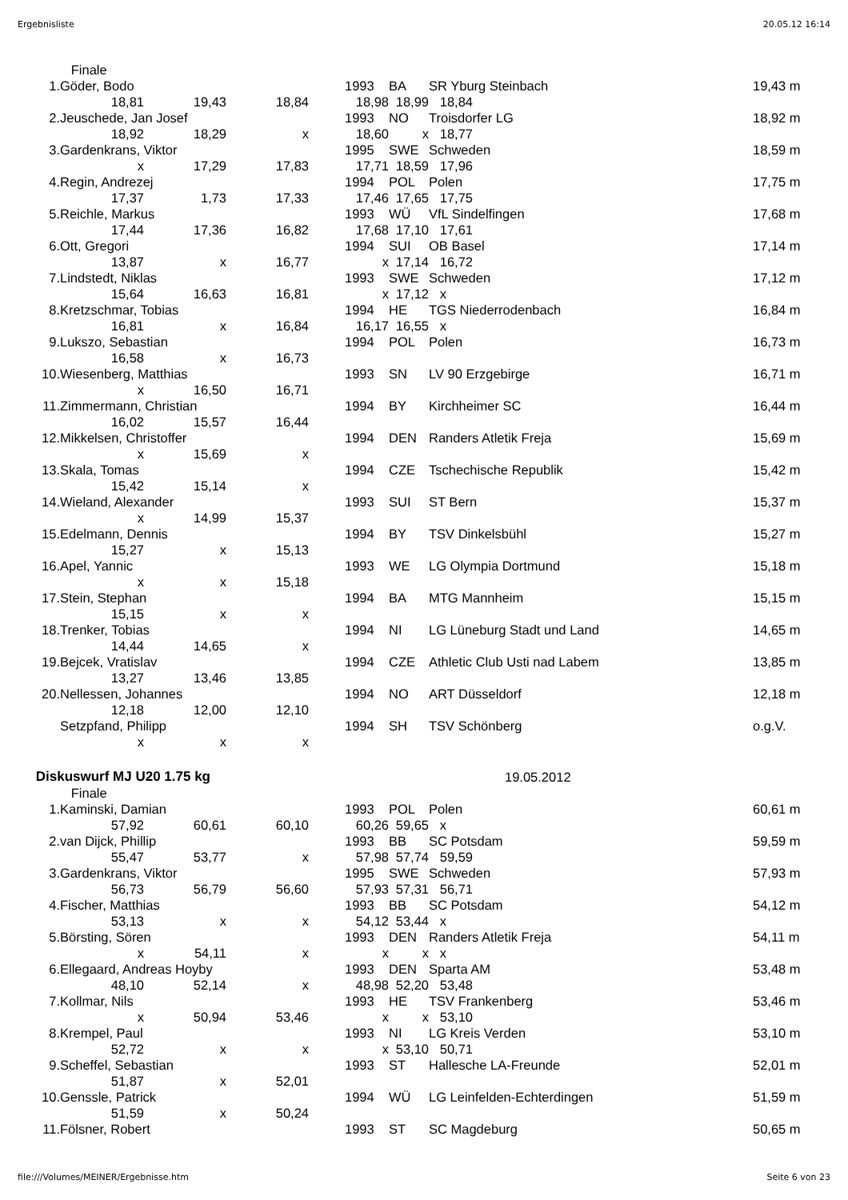Ergebnisliste 20.05.12 16:14
| | Finale | | | | | | | |
| 1. | Göder, Bodo | | | | 1993 | BA | SR Yburg Steinbach | 19,43 m |
| | 18,81 | 19,43 | 18,84 | | 18,98 | 18,99 | 18,84 | |
| 2. | Jeuschede, Jan Josef | | | | 1993 | NO | Troisdorfer LG | 18,92 m |
| | 18,92 | 18,29 | x | | 18,60 | x | 18,77 | |
| 3. | Gardenkrans, Viktor | | | | 1995 | SWE | Schweden | 18,59 m |
| | x | 17,29 | 17,83 | | 17,71 | 18,59 | 17,96 | |
| 4. | Regin, Andrezej | | | | 1994 | POL | Polen | 17,75 m |
| | 17,37 | 1,73 | 17,33 | | 17,46 | 17,65 | 17,75 | |
| 5. | Reichle, Markus | | | | 1993 | WÜ | VfL Sindelfingen | 17,68 m |
| | 17,44 | 17,36 | 16,82 | | 17,68 | 17,10 | 17,61 | |
| 6. | Ott, Gregori | | | | 1994 | SUI | OB Basel | 17,14 m |
| | 13,87 | x | 16,77 | | x | 17,14 | 16,72 | |
| 7. | Lindstedt, Niklas | | | | 1993 | SWE | Schweden | 17,12 m |
| | 15,64 | 16,63 | 16,81 | | x | 17,12 | x | |
| 8. | Kretzschmar, Tobias | | | | 1994 | HE | TGS Niederrodenbach | 16,84 m |
| | 16,81 | x | 16,84 | | 16,17 | 16,55 | x | |
| 9. | Lukszo, Sebastian | | | | 1994 | POL | Polen | 16,73 m |
| | 16,58 | x | 16,73 | | | | | |
| 10. | Wiesenberg, Matthias | | | | 1993 | SN | LV 90 Erzgebirge | 16,71 m |
| | x | 16,50 | 16,71 | | | | | |
| 11. | Zimmermann, Christian | | | | 1994 | BY | Kirchheimer SC | 16,44 m |
| | 16,02 | 15,57 | 16,44 | | | | | |
| 12. | Mikkelsen, Christoffer | | | | 1994 | DEN | Randers Atletik Freja | 15,69 m |
| | x | 15,69 | x | | | | | |
| 13. | Skala, Tomas | | | | 1994 | CZE | Tschechische Republik | 15,42 m |
| | 15,42 | 15,14 | x | | | | | |
| 14. | Wieland, Alexander | | | | 1993 | SUI | ST Bern | 15,37 m |
| | x | 14,99 | 15,37 | | | | | |
| 15. | Edelmann, Dennis | | | | 1994 | BY | TSV Dinkelsbühl | 15,27 m |
| | 15,27 | x | 15,13 | | | | | |
| 16. | Apel, Yannic | | | | 1993 | WE | LG Olympia Dortmund | 15,18 m |
| | x | x | 15,18 | | | | | |
| 17. | Stein, Stephan | | | | 1994 | BA | MTG Mannheim | 15,15 m |
| | 15,15 | x | x | | | | | |
| 18. | Trenker, Tobias | | | | 1994 | NI | LG Lüneburg Stadt und Land | 14,65 m |
| | 14,44 | 14,65 | x | | | | | |
| 19. | Bejcek, Vratislav | | | | 1994 | CZE | Athletic Club Usti nad Labem | 13,85 m |
| | 13,27 | 13,46 | 13,85 | | | | | |
| 20. | Nellessen, Johannes | | | | 1994 | NO | ART Düsseldorf | 12,18 m |
| | 12,18 | 12,00 | 12,10 | | | | | |
| | Setzpfand, Philipp | | | | 1994 | SH | TSV Schönberg | o.g.V. |
| | x | x | x | | | | | |
| Diskuswurf MJ U20 1.75 kg | | | | | 19.05.2012 | | | |
| | Finale | | | | | | | |
| 1. | Kaminski, Damian | | | | 1993 | POL | Polen | 60,61 m |
| | 57,92 | 60,61 | 60,10 | | 60,26 | 59,65 | x | |
| 2. | van Dijck, Phillip | | | | 1993 | BB | SC Potsdam | 59,59 m |
| | 55,47 | 53,77 | x | | 57,98 | 57,74 | 59,59 | |
| 3. | Gardenkrans, Viktor | | | | 1995 | SWE | Schweden | 57,93 m |
| | 56,73 | 56,79 | 56,60 | | 57,93 | 57,31 | 56,71 | |
| 4. | Fischer, Matthias | | | | 1993 | BB | SC Potsdam | 54,12 m |
| | 53,13 | x | x | | 54,12 | 53,44 | x | |
| 5. | Börsting, Sören | | | | 1993 | DEN | Randers Atletik Freja | 54,11 m |
| | x | 54,11 | x | | x | x | x | |
| 6. | Ellegaard, Andreas Hoyby | | | | 1993 | DEN | Sparta AM | 53,48 m |
| | 48,10 | 52,14 | x | | 48,98 | 52,20 | 53,48 | |
| 7. | Kollmar, Nils | | | | 1993 | HE | TSV Frankenberg | 53,46 m |
| | x | 50,94 | 53,46 | | x | x | 53,10 | |
| 8. | Krempel, Paul | | | | 1993 | NI | LG Kreis Verden | 53,10 m |
| | 52,72 | x | x | | x | 53,10 | 50,71 | |
| 9. | Scheffel, Sebastian | | | | 1993 | ST | Hallesche LA-Freunde | 52,01 m |
| | 51,87 | x | 52,01 | | | | | |
| 10. | Genssle, Patrick | | | | 1994 | WÜ | LG Leinfelden-Echterdingen | 51,59 m |
| | 51,59 | x | 50,24 | | | | | |
| 11. | Fölsner, Robert | | | | 1993 | ST | SC Magdeburg | 50,65 m |
file:///Volumes/MEINER/Ergebnisse.htm Seite 6 von 23